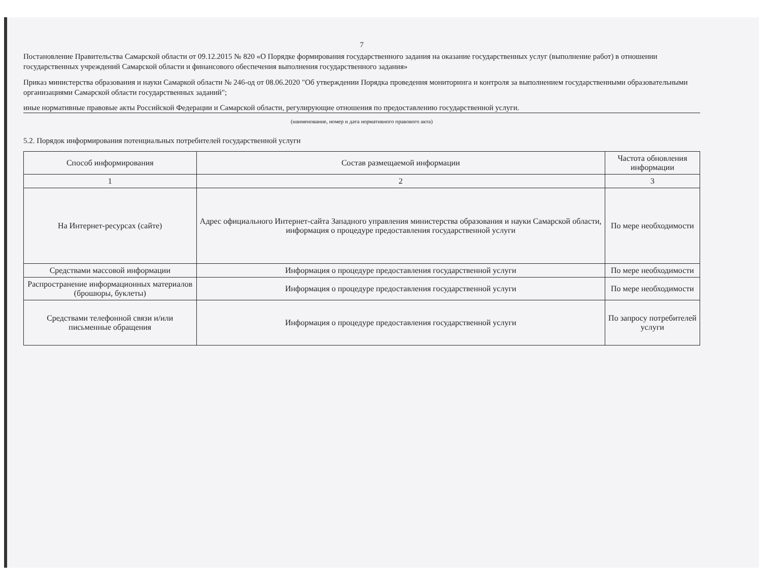7
Постановление Правительства Самарской области от 09.12.2015 № 820 «О Порядке формирования государственного задания на оказание государственных услуг (выполнение работ) в отношении государственных учреждений Самарской области и финансового обеспечения выполнения государственного задания»
Приказ министерства образования и науки Самаркой области № 246-од от 08.06.2020 "Об утверждении Порядка проведения мониторинга и контроля за выполнением государственными образовательными организациями Самарской области государственных заданий";
иные нормативные правовые акты Российской Федерации и Самарской области, регулирующие отношения по предоставлению государственной услуги.
(наименование, номер и дата нормативного правового акта)
5.2. Порядок информирования потенциальных потребителей государственной услуги
| Способ информирования | Состав размещаемой информации | Частота обновления информации |
| --- | --- | --- |
| 1 | 2 | 3 |
| На Интернет-ресурсах (сайте) | Адрес официального Интернет-сайта Западного управления министерства образования и науки Самарской области, информация о процедуре предоставления государственной услуги | По мере необходимости |
| Средствами массовой информации | Информация о процедуре предоставления государственной услуги | По мере необходимости |
| Распространение информационных материалов (брошюры, буклеты) | Информация о процедуре предоставления государственной услуги | По мере необходимости |
| Средствами телефонной связи и/или письменные обращения | Информация о процедуре предоставления государственной услуги | По запросу потребителей услуги |